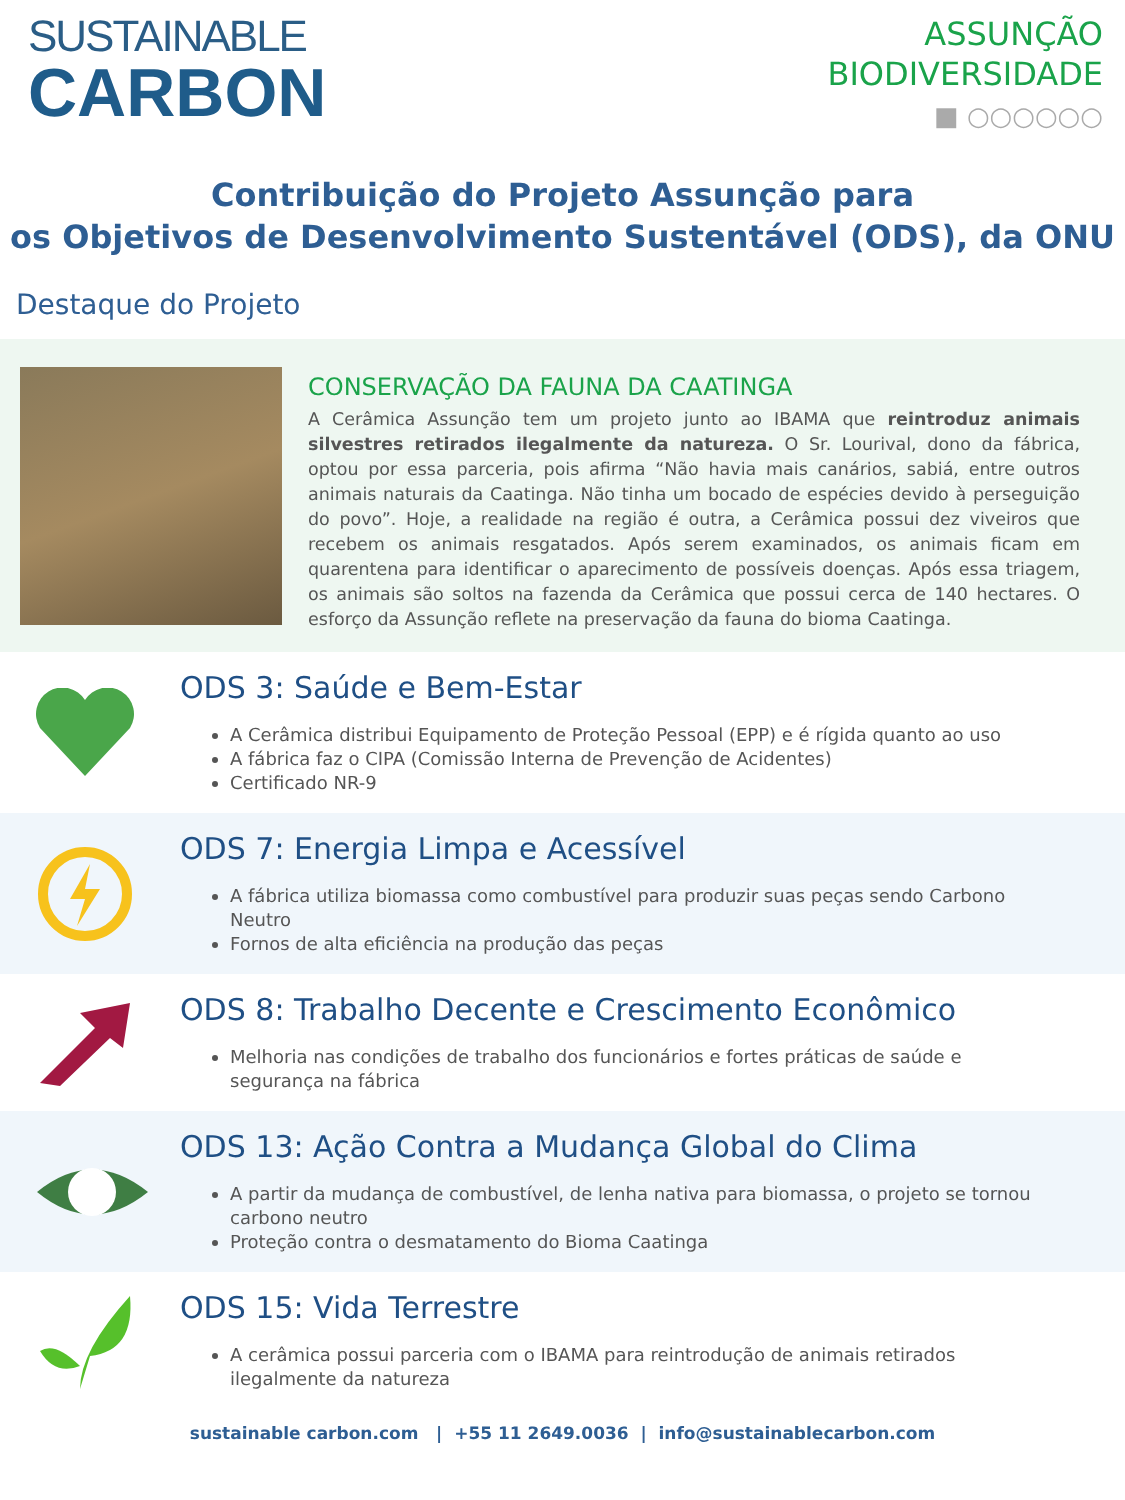SUSTAINABLE
CARBON
ASSUNÇÃO
BIODIVERSIDADE
■ ○○○○○○
Contribuição do Projeto Assunção para
os Objetivos de Desenvolvimento Sustentável (ODS), da ONU
Destaque do Projeto
CONSERVAÇÃO DA FAUNA DA CAATINGA
A Cerâmica Assunção tem um projeto junto ao IBAMA que reintroduz animais silvestres retirados ilegalmente da natureza. O Sr. Lourival, dono da fábrica, optou por essa parceria, pois afirma “Não havia mais canários, sabiá, entre outros animais naturais da Caatinga. Não tinha um bocado de espécies devido à perseguição do povo”. Hoje, a realidade na região é outra, a Cerâmica possui dez viveiros que recebem os animais resgatados. Após serem examinados, os animais ficam em quarentena para identificar o aparecimento de possíveis doenças. Após essa triagem, os animais são soltos na fazenda da Cerâmica que possui cerca de 140 hectares. O esforço da Assunção reflete na preservação da fauna do bioma Caatinga.
ODS 3: Saúde e Bem-Estar
A Cerâmica distribui Equipamento de Proteção Pessoal (EPP) e é rígida quanto ao uso
A fábrica faz o CIPA (Comissão Interna de Prevenção de Acidentes)
Certificado NR-9
ODS 7: Energia Limpa e Acessível
A fábrica utiliza biomassa como combustível para produzir suas peças sendo Carbono Neutro
Fornos de alta eficiência na produção das peças
ODS 8: Trabalho Decente e Crescimento Econômico
Melhoria nas condições de trabalho dos funcionários e fortes práticas de saúde e segurança na fábrica
ODS 13: Ação Contra a Mudança Global do Clima
A partir da mudança de combustível, de lenha nativa para biomassa, o projeto se tornou carbono neutro
Proteção contra o desmatamento do Bioma Caatinga
ODS 15: Vida Terrestre
A cerâmica possui parceria com o IBAMA para reintrodução de animais retirados ilegalmente da natureza
sustainable carbon.com | +55 11 2649.0036 | info@sustainablecarbon.com